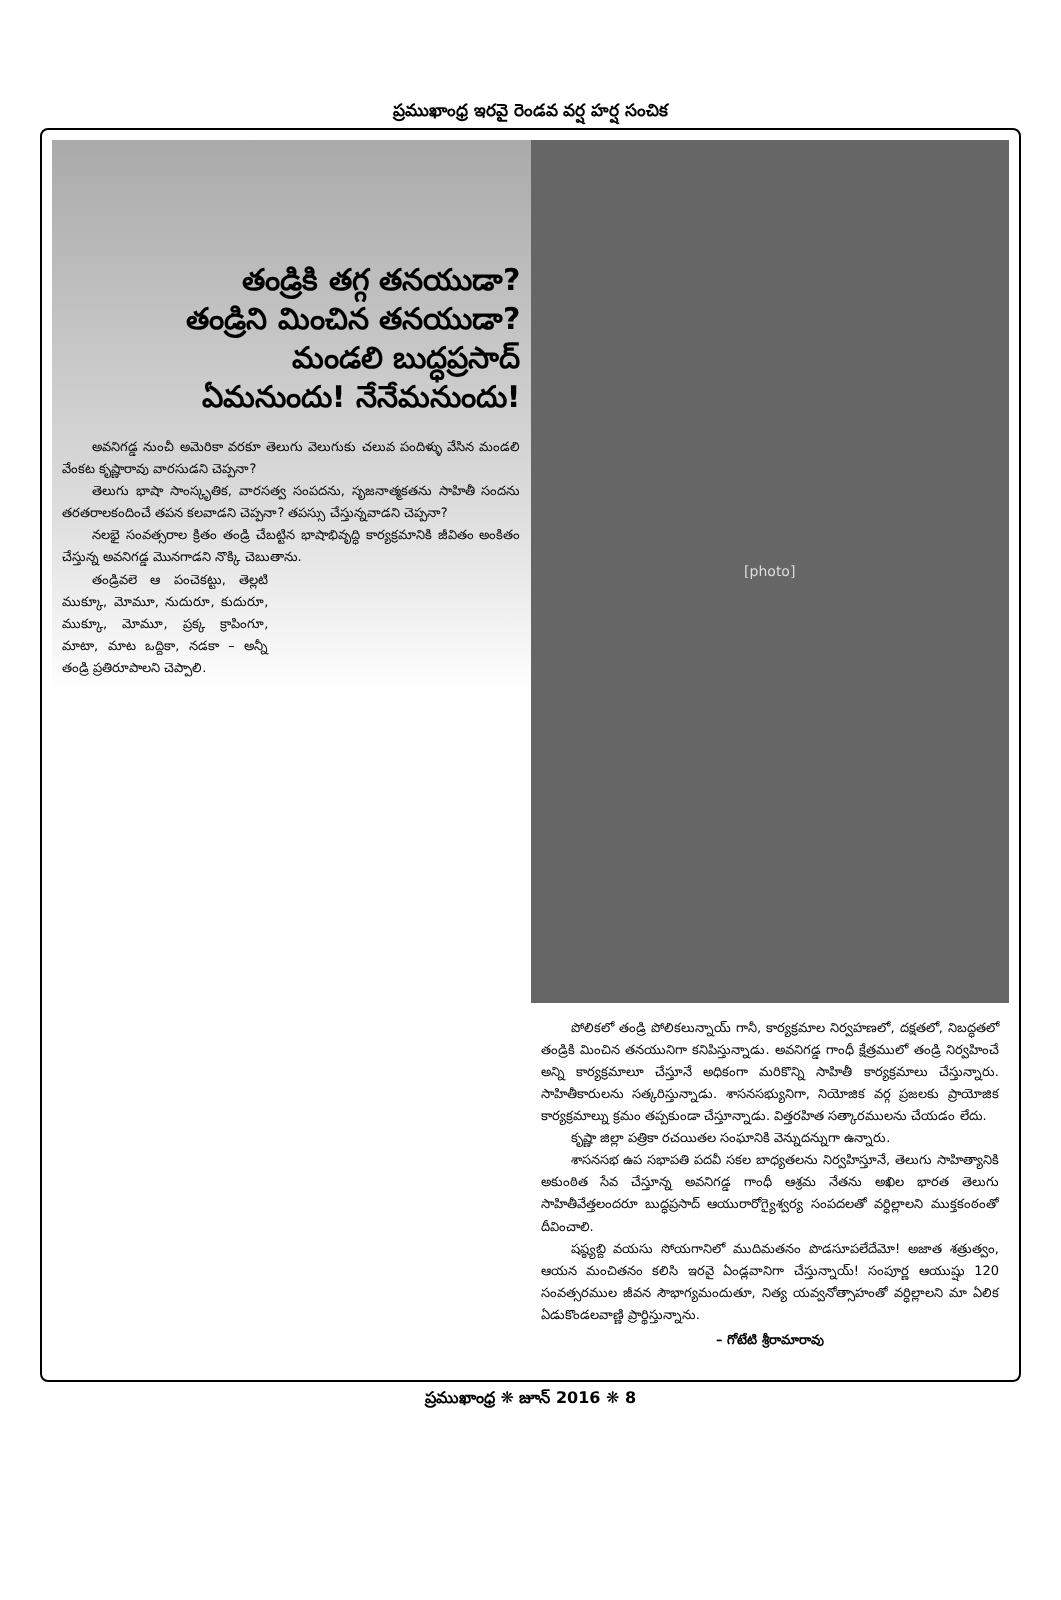ప్రముఖాంధ్ర ఇరవై రెండవ వర్ష హర్ష సంచిక
తండ్రికి తగ్గ తనయుడా?
తండ్రిని మించిన తనయుడా?
మండలి బుద్ధప్రసాద్
ఏమనుందు! నేనేమనుందు!
అవనిగడ్డ నుంచీ అమెరికా వరకూ తెలుగు వెలుగుకు చలువ పందిళ్ళు వేసిన మండలి వేంకట కృష్ణారావు వారసుడని చెప్పనా?
తెలుగు భాషా సాంస్కృతిక, వారసత్వ సంపదను, సృజనాత్మకతను సాహితీ సందను తరతరాలకందించే తపన కలవాడని చెప్పనా? తపస్సు చేస్తున్నవాడని చెప్పనా?
నలభై సంవత్సరాల క్రితం తండ్రి చేబట్టిన భాషాభివృద్ధి కార్యక్రమానికి జీవితం అంకితం చేస్తున్న అవనిగడ్డ మొనగాడని నొక్కి చెబుతాను.
తండ్రివలె ఆ పంచెకట్టు, తెల్లటి ముక్కూ, మోమూ, నుదురూ, కుదురూ, ముక్కూ, మోమూ, ప్రక్క క్రాపింగూ, మాటా, మాట ఒద్దికా, నడకా – అన్నీ తండ్రి ప్రతిరూపాలని చెప్పాలి.
[photo]
పోలికలో తండ్రి పోలికలున్నాయ్ గానీ, కార్యక్రమాల నిర్వహణలో, దక్షతలో, నిబద్ధతలో తండ్రికి మించిన తనయునిగా కనిపిస్తున్నాడు. అవనిగడ్డ గాంధీ క్షేత్రములో తండ్రి నిర్వహించే అన్ని కార్యక్రమాలూ చేస్తూనే అధికంగా మరికొన్ని సాహితీ కార్యక్రమాలు చేస్తున్నారు. సాహితీకారులను సత్కరిస్తున్నాడు. శాసనసభ్యునిగా, నియోజిక వర్గ ప్రజలకు ప్రాయోజిక కార్యక్రమాల్ను క్రమం తప్పకుండా చేస్తూన్నాడు. విత్తరహిత సత్కారములను చేయడం లేదు.
కృష్ణా జిల్లా పత్రికా రచయితల సంఘానికి వెన్నుదన్నుగా ఉన్నారు.
శాసనసభ ఉప సభాపతి పదవీ సకల బాధ్యతలను నిర్వహిస్తూనే, తెలుగు సాహిత్యానికి అకుంఠిత సేవ చేస్తూన్న అవనిగడ్డ గాంధీ ఆశ్రమ నేతను అఖిల భారత తెలుగు సాహితీవేత్తలందరూ బుద్ధప్రసాద్ ఆయురారోగ్యైశ్వర్య సంపదలతో వర్ధిల్లాలని ముక్తకంఠంతో దీవించాలి.
షష్ఠ్యబ్ది వయసు సోయగానిలో ముదిమతనం పొడసూపలేదేమో! అజాత శత్రుత్వం, ఆయన మంచితనం కలిసి ఇరవై ఏండ్లవానిగా చేస్తున్నాయ్! సంపూర్ణ ఆయుష్షు 120 సంవత్సరముల జీవన సౌభాగ్యమందుతూ, నిత్య యవ్వనోత్సాహంతో వర్ధిల్లాలని మా ఏలిక ఏడుకొండలవాణ్ణి ప్రార్థిస్తున్నాను.
– గోటేటి శ్రీరామారావు
ప్రముఖాంధ్ర ❋ జూన్ 2016 ❋ 8